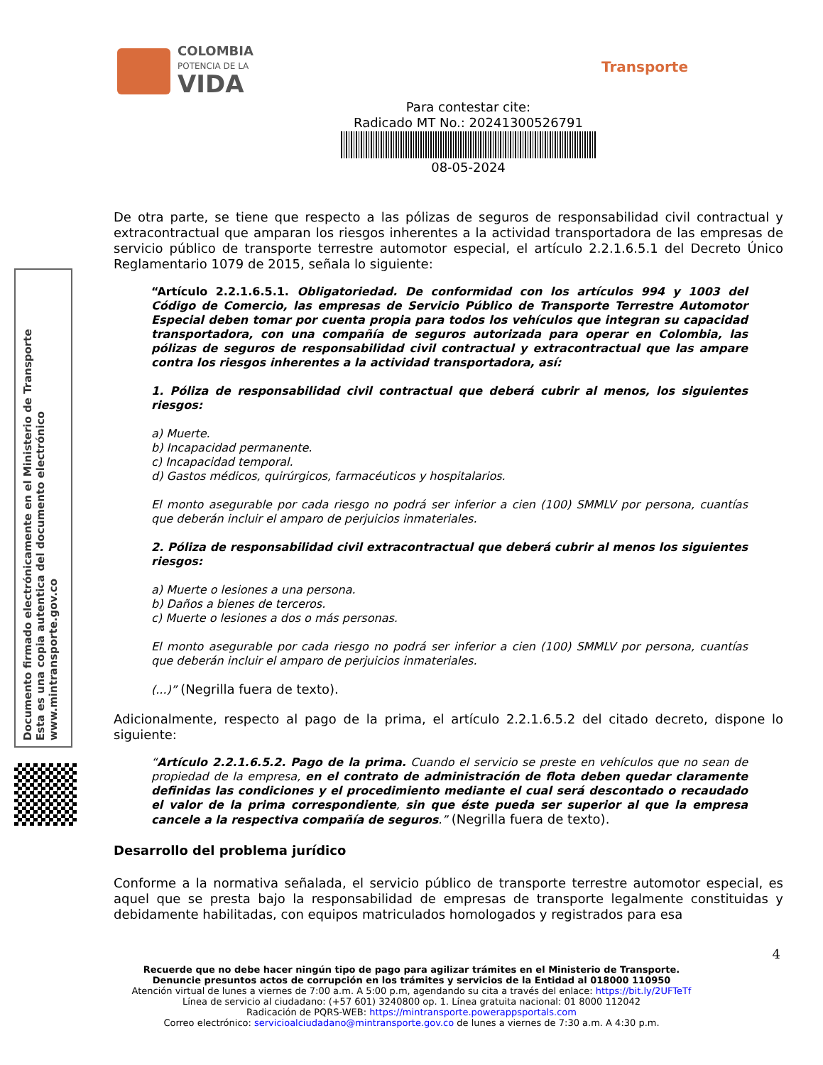COLOMBIA
POTENCIA DE LA
VIDA
Transporte
Para contestar cite:
Radicado MT No.: 20241300526791
08-05-2024
Documento firmado electrónicamente en el Ministerio de Transporte
Esta es una copia autentica del documento electrónico
www.mintransporte.gov.co
De otra parte, se tiene que respecto a las pólizas de seguros de responsabilidad civil contractual y extracontractual que amparan los riesgos inherentes a la actividad transportadora de las empresas de servicio público de transporte terrestre automotor especial, el artículo 2.2.1.6.5.1 del Decreto Único Reglamentario 1079 de 2015, señala lo siguiente:
“Artículo 2.2.1.6.5.1. Obligatoriedad. De conformidad con los artículos 994 y 1003 del Código de Comercio, las empresas de Servicio Público de Transporte Terrestre Automotor Especial deben tomar por cuenta propia para todos los vehículos que integran su capacidad transportadora, con una compañía de seguros autorizada para operar en Colombia, las pólizas de seguros de responsabilidad civil contractual y extracontractual que las ampare contra los riesgos inherentes a la actividad transportadora, así:
1. Póliza de responsabilidad civil contractual que deberá cubrir al menos, los siguientes riesgos:
a) Muerte.
b) Incapacidad permanente.
c) Incapacidad temporal.
d) Gastos médicos, quirúrgicos, farmacéuticos y hospitalarios.
El monto asegurable por cada riesgo no podrá ser inferior a cien (100) SMMLV por persona, cuantías que deberán incluir el amparo de perjuicios inmateriales.
2. Póliza de responsabilidad civil extracontractual que deberá cubrir al menos los siguientes riesgos:
a) Muerte o lesiones a una persona.
b) Daños a bienes de terceros.
c) Muerte o lesiones a dos o más personas.
El monto asegurable por cada riesgo no podrá ser inferior a cien (100) SMMLV por persona, cuantías que deberán incluir el amparo de perjuicios inmateriales.
(...)” (Negrilla fuera de texto).
Adicionalmente, respecto al pago de la prima, el artículo 2.2.1.6.5.2 del citado decreto, dispone lo siguiente:
“Artículo 2.2.1.6.5.2. Pago de la prima. Cuando el servicio se preste en vehículos que no sean de propiedad de la empresa, en el contrato de administración de flota deben quedar claramente definidas las condiciones y el procedimiento mediante el cual será descontado o recaudado el valor de la prima correspondiente, sin que éste pueda ser superior al que la empresa cancele a la respectiva compañía de seguros.” (Negrilla fuera de texto).
Desarrollo del problema jurídico
Conforme a la normativa señalada, el servicio público de transporte terrestre automotor especial, es aquel que se presta bajo la responsabilidad de empresas de transporte legalmente constituidas y debidamente habilitadas, con equipos matriculados homologados y registrados para esa
4
Recuerde que no debe hacer ningún tipo de pago para agilizar trámites en el Ministerio de Transporte.
Denuncie presuntos actos de corrupción en los trámites y servicios de la Entidad al 018000 110950
Atención virtual de lunes a viernes de 7:00 a.m. A 5:00 p.m, agendando su cita a través del enlace: https://bit.ly/2UFTeTf
Línea de servicio al ciudadano: (+57 601) 3240800 op. 1. Línea gratuita nacional: 01 8000 112042
Radicación de PQRS-WEB: https://mintransporte.powerappsportals.com
Correo electrónico: servicioalciudadano@mintransporte.gov.co de lunes a viernes de 7:30 a.m. A 4:30 p.m.